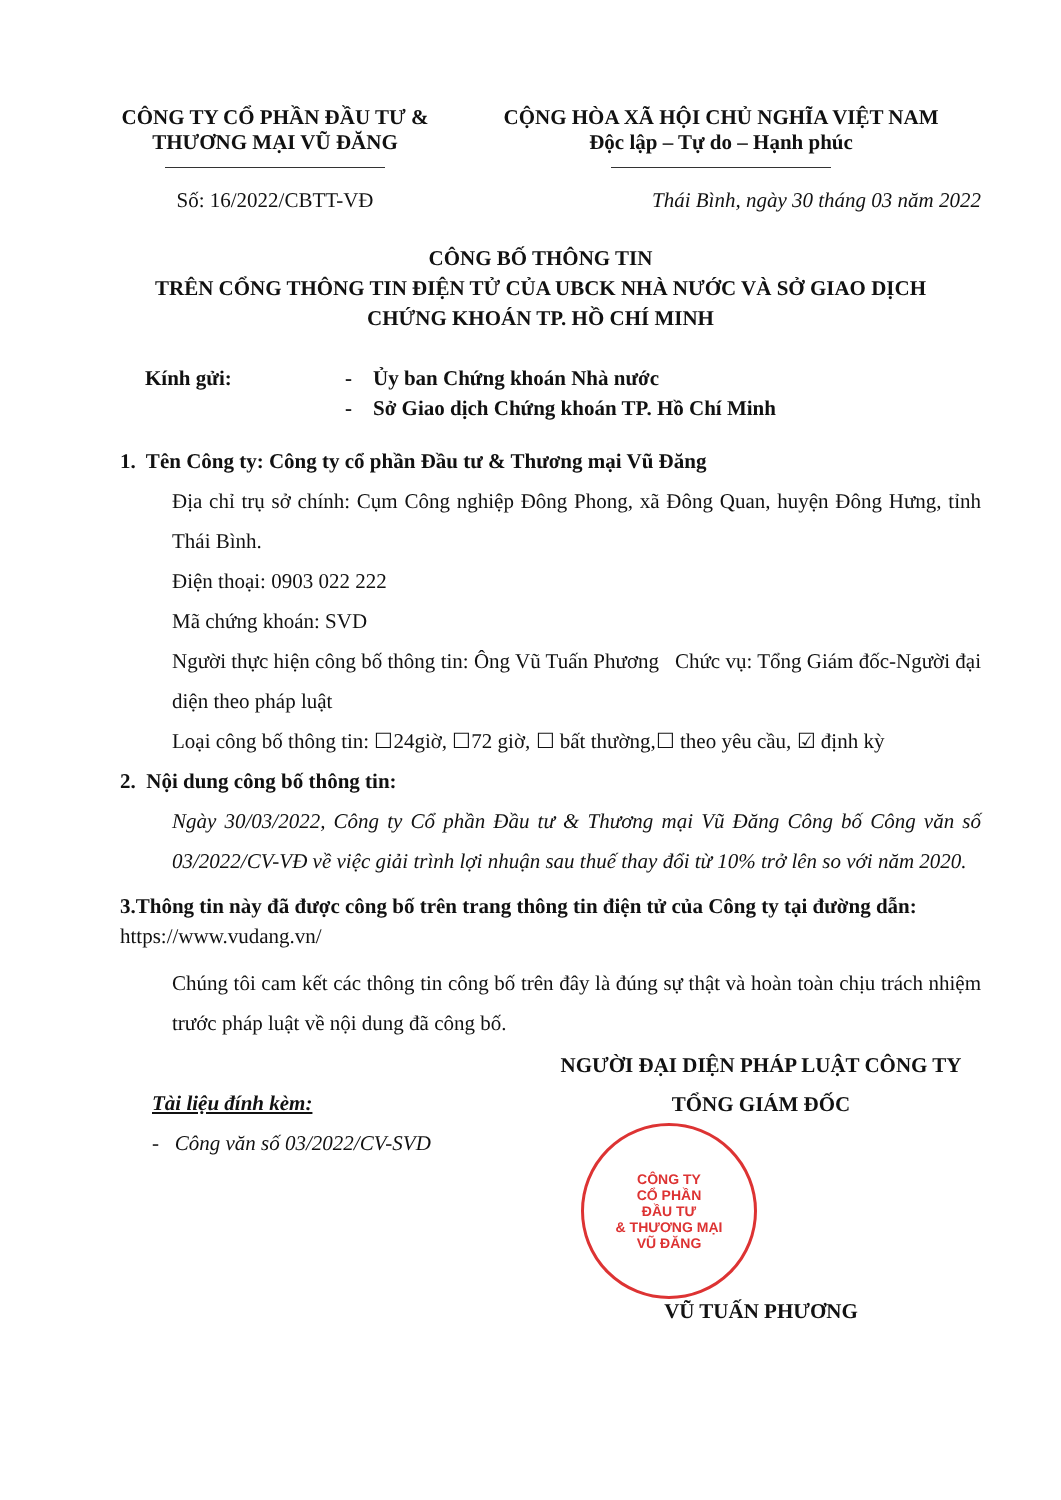CÔNG TY CỔ PHẦN ĐẦU TƯ &
THƯƠNG MẠI VŨ ĐĂNG
CỘNG HÒA XÃ HỘI CHỦ NGHĨA VIỆT NAM
Độc lập – Tự do – Hạnh phúc
Số: 16/2022/CBTT-VĐ Thái Bình, ngày 30 tháng 03 năm 2022
CÔNG BỐ THÔNG TIN
TRÊN CỔNG THÔNG TIN ĐIỆN TỬ CỦA UBCK NHÀ NƯỚC VÀ SỞ GIAO DỊCH
CHỨNG KHOÁN TP. HỒ CHÍ MINH
Kính gửi: - Ủy ban Chứng khoán Nhà nước
- Sở Giao dịch Chứng khoán TP. Hồ Chí Minh
1. Tên Công ty: Công ty cổ phần Đầu tư & Thương mại Vũ Đăng
Địa chỉ trụ sở chính: Cụm Công nghiệp Đông Phong, xã Đông Quan, huyện Đông Hưng, tỉnh Thái Bình.
Điện thoại: 0903 022 222
Mã chứng khoán: SVD
Người thực hiện công bố thông tin: Ông Vũ Tuấn Phương Chức vụ: Tổng Giám đốc-Người đại diện theo pháp luật
Loại công bố thông tin: ☐24giờ, ☐72 giờ, ☐ bất thường,☐ theo yêu cầu, ☑ định kỳ
2. Nội dung công bố thông tin:
Ngày 30/03/2022, Công ty Cổ phần Đầu tư & Thương mại Vũ Đăng Công bố Công văn số 03/2022/CV-VĐ về việc giải trình lợi nhuận sau thuế thay đổi từ 10% trở lên so với năm 2020.
3.Thông tin này đã được công bố trên trang thông tin điện tử của Công ty tại đường dẫn: https://www.vudang.vn/
Chúng tôi cam kết các thông tin công bố trên đây là đúng sự thật và hoàn toàn chịu trách nhiệm trước pháp luật về nội dung đã công bố.
Tài liệu đính kèm:
- Công văn số 03/2022/CV-SVD
NGƯỜI ĐẠI DIỆN PHÁP LUẬT CÔNG TY
TỔNG GIÁM ĐỐC
CÔNG TY
CỔ PHẦN
ĐẦU TƯ
& THƯƠNG MẠI
VŨ ĐĂNG
VŨ TUẤN PHƯƠNG